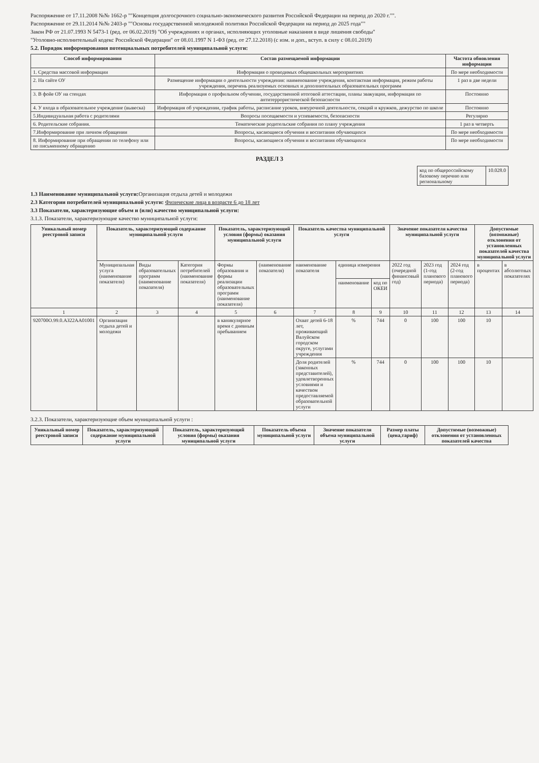Распоряжение от 17.11.2008 №№ 1662-р ""Концепция долгосрочного социально-экономического развития Российской Федерации на период до 2020 г."".
Распоряжение от 29.11.2014 №№ 2403-р ""Основы государственной молодежной политики Российской Федерации на период до 2025 года""
Закон РФ от 21.07.1993 N 5473-1 (ред. от 06.02.2019) "Об учреждениях и органах, исполняющих уголовные наказания в виде лишения свободы"
"Уголовно-исполнительный кодекс Российской Федерации" от 08.01.1997 N 1-ФЗ (ред. от 27.12.2018) (с изм. и доп., вступ. в силу с 08.01.2019)
5.2. Порядок информирования потенциальных потребителей муниципальной услуги:
| Способ информирования | Состав размещаемой информации | Частота обновления информации |
| --- | --- | --- |
| 1. Средства массовой информации | Информация о проводимых общешкольных мероприятиях | По мере необходимости |
| 2. На сайте ОУ | Размещение информации о деятельности учреждения: наименование учреждения, контактная информация, режим работы учреждения, перечень реализуемых основных и дополнительных образовательных программ | 1 раз в две недели |
| 3. В фойе ОУ на стендах | Информация о профильном обучении, государственной итоговой аттестации, планы эвакуации, информация по антитеррористической безопасности | Постоянно |
| 4. У входа в образовательное учреждение (вывеска) | Информация об учреждении, график работы, расписание уроков, внеурочной деятельности, секций и кружков, дежурство по школе | Постоянно |
| 5.Индивидуальная работа с родителями | Вопросы посещаемости и успеваемости, безопасности | Регулярно |
| 6. Родительские собрания. | Тематические родительские собрания по плану учреждения | 1 раз в четверть |
| 7.Информирование при личном обращении | Вопросы, касающиеся обучения и воспитания обучающихся | По мере необходимости |
| 8. Информирование при обращении по телефону или по письменному обращению | Вопросы, касающиеся обучения и воспитания обучающихся | По мере необходимости |
РАЗДЕЛ 3
| код по общероссийскому базовому перечню или региональному | 10.028.0 |
1.3 Наименование муниципальной услуги: Организация отдыха детей и молодежи
2.3 Категории потребителей муниципальной услуги: Физические лица в возрасте 6 до 18 лет
3.3 Показатели, характеризующие объем и (или) качество муниципальной услуги:
3.1.3. Показатели, характеризующие качество муниципальной услуги:
| Уникальный номер реестровой записи | Показатель, характеризующий содержание муниципальной услуги | | | Показатель, характеризующий условия (формы) оказания муниципальной услуги | | Показатель качества муниципальной услуги | | | Значение показателя качества муниципальной услуги | | | Допустимые (возможные) отклонения от установленных показателей качества муниципальной услуги | |
| --- | --- | --- | --- | --- | --- | --- | --- | --- | --- | --- | --- | --- | --- |
| | Муниципальная услуга (наименование показателя) | Виды образовательных программ (наименование показателя) | Категория потребителей (наименование показателя) | Формы образования и формы реализации образовательных программ (наименование показателя) | (наименование показателя) | наименование показателя | единица измерения | | 2022 год (очередной финансовый год) | 2023 год (1-год планового периода) | 2024 год (2-год планового периода) | в процентах | в абсолютных показателях |
| | | | | | | | наименование | код по ОКЕИ | | | | | |
| 1 | 2 | 3 | 4 | 5 | 6 | 7 | 8 | 9 | 10 | 11 | 12 | 13 | 14 |
| 920700О.99.0.АЗ22АА01001 | Организация отдыха детей и молодежи | | | в каникулярное время с дневным пребыванием | | Охват детей 6-18 лет, проживающий Валуйском городском округе, услугами учреждения | % | 744 | 0 | 100 | 100 | 10 | |
| | | | | | | Доля родителей (законных представителей), удовлетворенных условиями и качеством предоставляемой образовательной услуги | % | 744 | 0 | 100 | 100 | 10 | |
3.2.3. Показатели, характеризующие объем муниципальной услуги :
| Уникальный номер реестровой записи | Показатель, характеризующий содержание муниципальной услуги | Показатель, характеризующий условия (формы) оказания муниципальной услуги | Показатель объема муниципальной услуги | Значение показателя объема муниципальной услуги | Размер платы (цена,тариф) | Допустимые (возможные) отклонения от установленных показателей качества |
| --- | --- | --- | --- | --- | --- | --- |